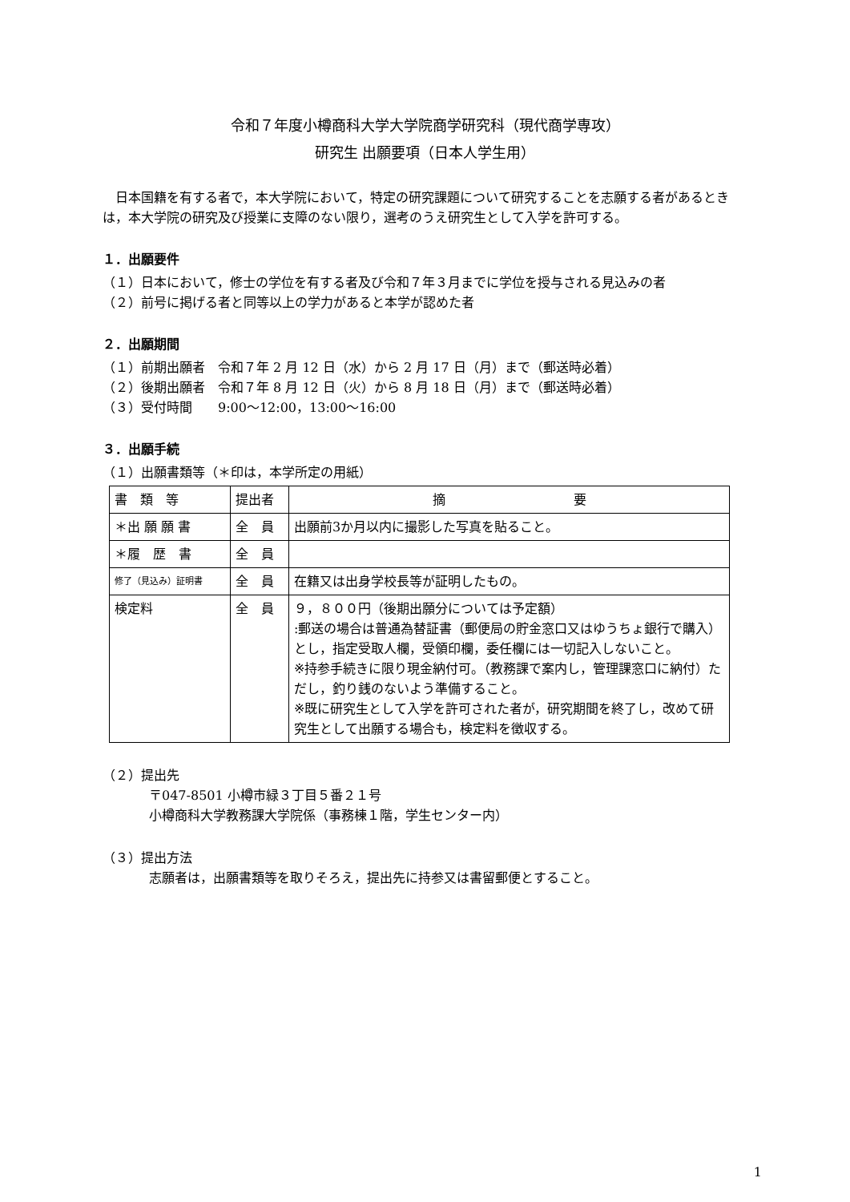令和７年度小樽商科大学大学院商学研究科（現代商学専攻）
研究生 出願要項（日本人学生用）
日本国籍を有する者で，本大学院において，特定の研究課題について研究することを志願する者があるときは，本大学院の研究及び授業に支障のない限り，選考のうえ研究生として入学を許可する。
１．出願要件
（１）日本において，修士の学位を有する者及び令和７年３月までに学位を授与される見込みの者
（２）前号に掲げる者と同等以上の学力があると本学が認めた者
２．出願期間
（１）前期出願者　令和７年 2 月 12 日（水）から 2 月 17 日（月）まで（郵送時必着）
（２）後期出願者　令和７年 8 月 12 日（火）から 8 月 18 日（月）まで（郵送時必着）
（３）受付時間　　9:00～12:00，13:00～16:00
３．出願手続
（１）出願書類等（＊印は，本学所定の用紙）
| 書 類 等 | 提出者 | 摘 要 |
| ＊出 願 願 書 | 全 員 | 出願前3か月以内に撮影した写真を貼ること。 |
| ＊履 歴 書 | 全 員 | |
| 修了（見込み）証明書 | 全 員 | 在籍又は出身学校長等が証明したもの。 |
| 検定料 | 全 員 | ９，８００円（後期出願分については予定額） :郵送の場合は普通為替証書（郵便局の貯金窓口又はゆうちょ銀行で購入）とし，指定受取人欄，受領印欄，委任欄には一切記入しないこと。 ※持参手続きに限り現金納付可。（教務課で案内し，管理課窓口に納付）ただし，釣り銭のないよう準備すること。 ※既に研究生として入学を許可された者が，研究期間を終了し，改めて研究生として出願する場合も，検定料を徴収する。 |
（２）提出先
〒047-8501 小樽市緑３丁目５番２１号
小樽商科大学教務課大学院係（事務棟１階，学生センター内）
（３）提出方法
志願者は，出願書類等を取りそろえ，提出先に持参又は書留郵便とすること。
1